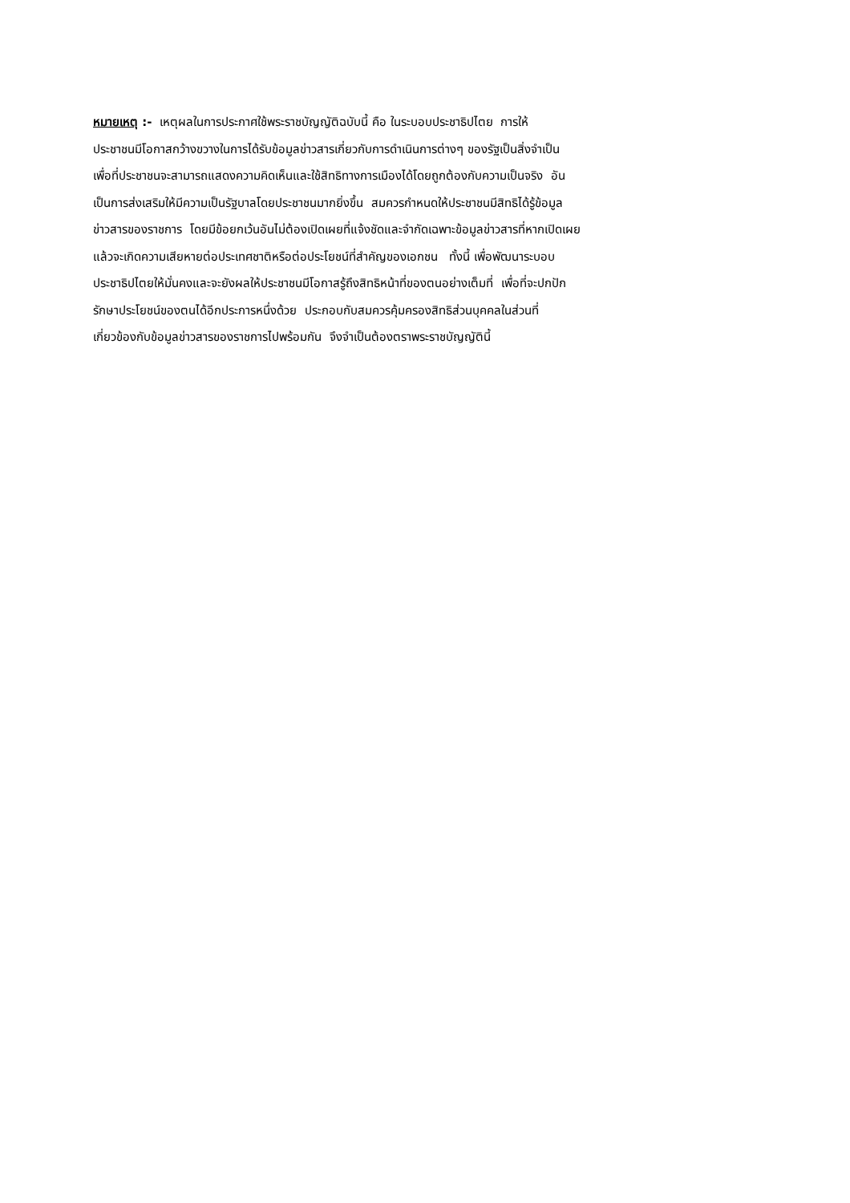หมายเหตุ :- เหตุผลในการประกาศใช้พระราชบัญญัติฉบับนี้ คือ ในระบอบประชาธิปไตย การให้
ประชาชนมีโอกาสกว้างขวางในการได้รับข้อมูลข่าวสารเกี่ยวกับการดำเนินการต่างๆ ของรัฐเป็นสิ่งจำเป็น
เพื่อที่ประชาชนจะสามารถแสดงความคิดเห็นและใช้สิทธิทางการเมืองได้โดยถูกต้องกับความเป็นจริง อัน
เป็นการส่งเสริมให้มีความเป็นรัฐบาลโดยประชาชนมากยิ่งขึ้น สมควรกำหนดให้ประชาชนมีสิทธิได้รู้ข้อมูล
ข่าวสารของราชการ โดยมีข้อยกเว้นอันไม่ต้องเปิดเผยที่แจ้งชัดและจำกัดเฉพาะข้อมูลข่าวสารที่หากเปิดเผย
แล้วจะเกิดความเสียหายต่อประเทศชาติหรือต่อประโยชน์ที่สำคัญของเอกชน ทั้งนี้ เพื่อพัฒนาระบอบ
ประชาธิปไตยให้มั่นคงและจะยังผลให้ประชาชนมีโอกาสรู้ถึงสิทธิหน้าที่ของตนอย่างเต็มที่ เพื่อที่จะปกปัก
รักษาประโยชน์ของตนได้อีกประการหนึ่งด้วย ประกอบกับสมควรคุ้มครองสิทธิส่วนบุคคลในส่วนที่
เกี่ยวข้องกับข้อมูลข่าวสารของราชการไปพร้อมกัน จึงจำเป็นต้องตราพระราชบัญญัตินี้